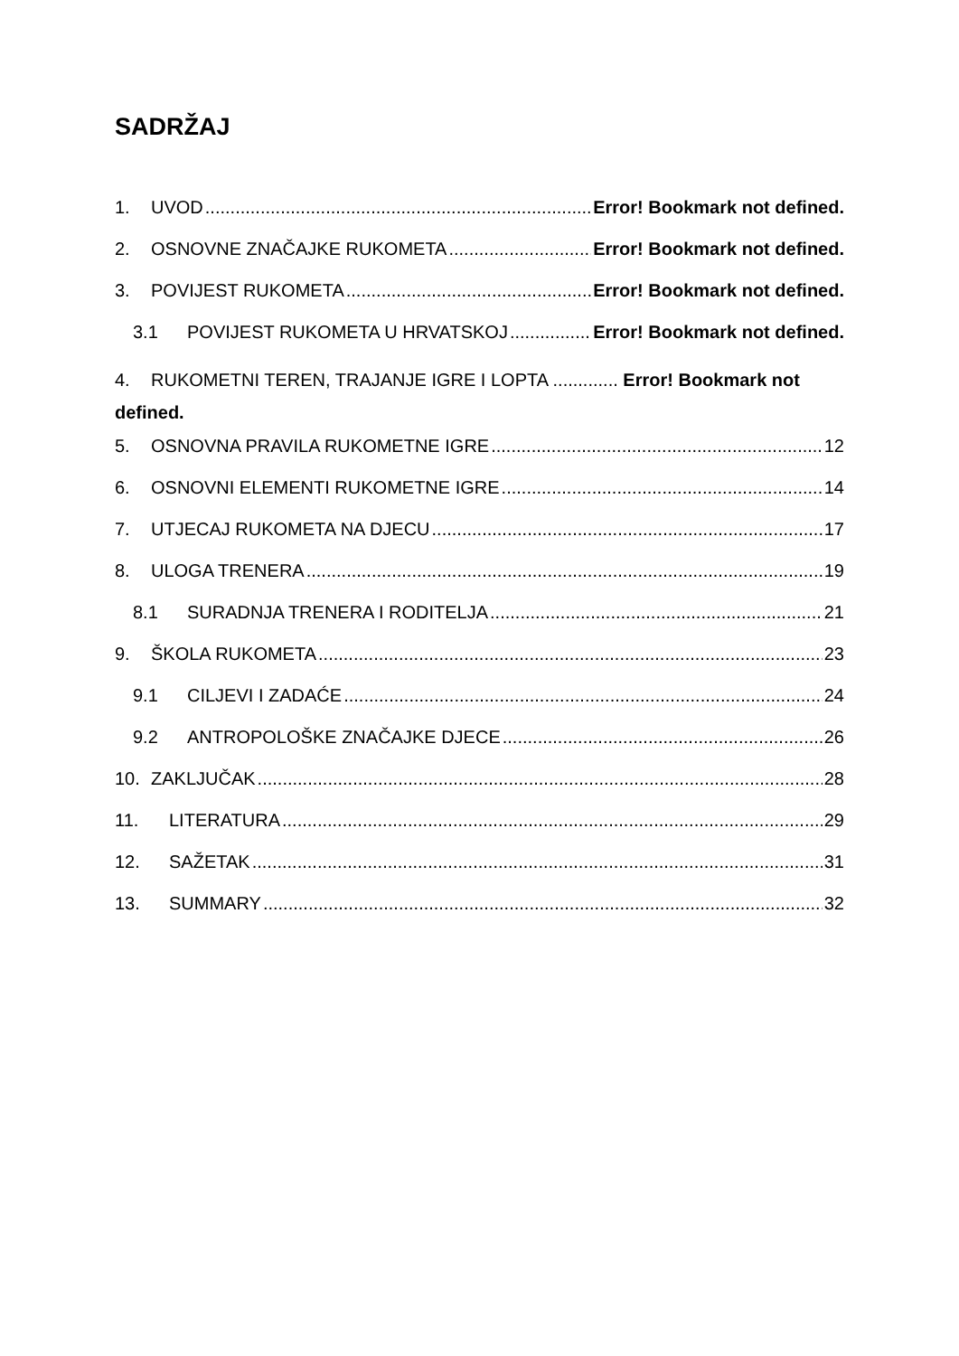SADRŽAJ
1. UVOD Error! Bookmark not defined.
2. OSNOVNE ZNAČAJKE RUKOMETA Error! Bookmark not defined.
3. POVIJEST RUKOMETA Error! Bookmark not defined.
3.1 POVIJEST RUKOMETA U HRVATSKOJ Error! Bookmark not defined.
4. RUKOMETNI TEREN, TRAJANJE IGRE I LOPTA ............. Error! Bookmark not defined.
5. OSNOVNA PRAVILA RUKOMETNE IGRE 12
6. OSNOVNI ELEMENTI RUKOMETNE IGRE 14
7. UTJECAJ RUKOMETA NA DJECU 17
8. ULOGA TRENERA 19
8.1 SURADNJA TRENERA I RODITELJA 21
9. ŠKOLA RUKOMETA 23
9.1 CILJEVI I ZADAĆE 24
9.2 ANTROPOLOŠKE ZNAČAJKE DJECE 26
10. ZAKLJUČAK 28
11. LITERATURA 29
12. SAŽETAK 31
13. SUMMARY 32